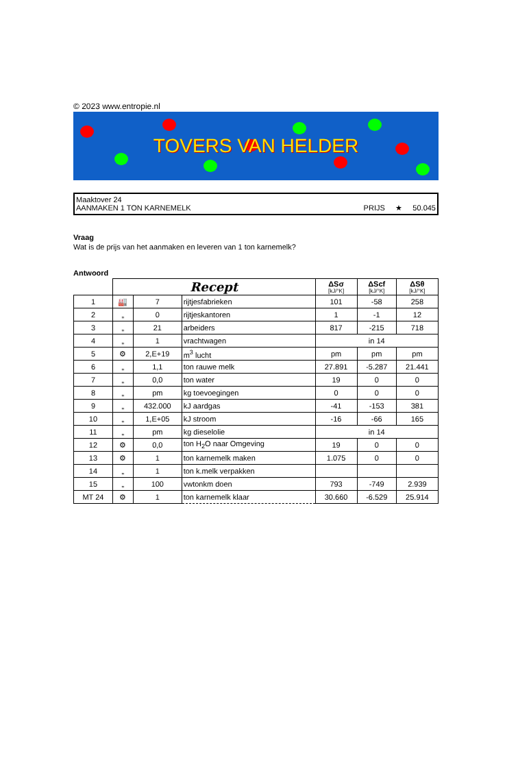© 2023 www.entropie.nl
TOVERS VAN HELDER
Maaktover 24
AANMAKEN 1 TON KARNEMELK PRIJS ★ 50.045
Vraag
Wat is de prijs van het aanmaken en leveren van 1 ton karnemelk?
Antwoord
| | Recept | | | ΔSσ [kJ/°K] | ΔScf [kJ/°K] | ΔSθ [kJ/°K] |
| --- | --- | --- | --- | --- | --- | --- |
| 1 | 🏭 | 7 | rijtjesfabrieken | 101 | -58 | 258 |
| 2 | „ | 0 | rijtjeskantoren | 1 | -1 | 12 |
| 3 | „ | 21 | arbeiders | 817 | -215 | 718 |
| 4 | „ | 1 | vrachtwagen | in 14 | | |
| 5 | ⚙ | 2,E+19 | m<sup>3</sup> lucht | pm | pm | pm |
| 6 | „ | 1,1 | ton rauwe melk | 27.891 | -5.287 | 21.441 |
| 7 | „ | 0,0 | ton water | 19 | 0 | 0 |
| 8 | „ | pm | kg toevoegingen | 0 | 0 | 0 |
| 9 | „ | 432.000 | kJ aardgas | -41 | -153 | 381 |
| 10 | „ | 1,E+05 | kJ stroom | -16 | -66 | 165 |
| 11 | „ | pm | kg dieselolie | in 14 | | |
| 12 | ⚙ | 0,0 | ton H<sub>2</sub>O naar Omgeving | 19 | 0 | 0 |
| 13 | ⚙ | 1 | ton karnemelk maken | 1.075 | 0 | 0 |
| 14 | „ | 1 | ton k.melk verpakken | | | |
| 15 | „ | 100 | vwtonkm doen | 793 | -749 | 2.939 |
| MT 24 | ⚙ | 1 | ton karnemelk klaar | 30.660 | -6.529 | 25.914 |